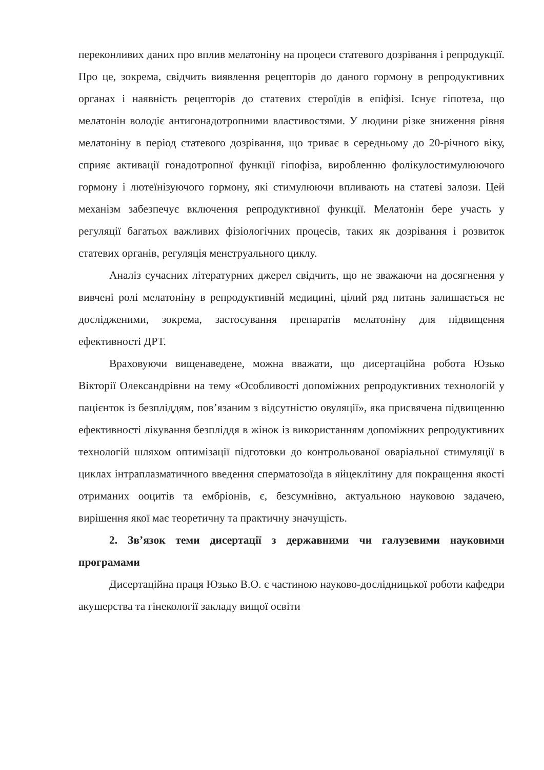переконливих даних про вплив мелатоніну на процеси статевого дозрівання і репродукції. Про це, зокрема, свідчить виявлення рецепторів до даного гормону в репродуктивних органах і наявність рецепторів до статевих стероїдів в епіфізі. Існує гіпотеза, що мелатонін володіє антигонадотропними властивостями. У людини різке зниження рівня мелатоніну в період статевого дозрівання, що триває в середньому до 20-річного віку, сприяє активації гонадотропної функції гіпофіза, виробленню фолікулостимулюючого гормону і лютеїнізуючого гормону, які стимулюючи впливають на статеві залози. Цей механізм забезпечує включення репродуктивної функції. Мелатонін бере участь у регуляції багатьох важливих фізіологічних процесів, таких як дозрівання і розвиток статевих органів, регуляція менструального циклу.
Аналіз сучасних літературних джерел свідчить, що не зважаючи на досягнення у вивчені ролі мелатоніну в репродуктивній медицині, цілий ряд питань залишається не дослідженими, зокрема, застосування препаратів мелатоніну для підвищення ефективності ДРТ.
Враховуючи вищенаведене, можна вважати, що дисертаційна робота Юзько Вікторії Олександрівни на тему «Особливості допоміжних репродуктивних технологій у пацієнток із безпліддям, пов’язаним з відсутністю овуляції», яка присвячена підвищенню ефективності лікування безпліддя в жінок із використанням допоміжних репродуктивних технологій шляхом оптимізації підготовки до контрольованої оваріальної стимуляції в циклах інтраплазматичного введення сперматозоїда в яйцеклітину для покращення якості отриманих ооцитів та ембріонів, є, безсумнівно, актуальною науковою задачею, вирішення якої має теоретичну та практичну значущість.
2. Зв’язок теми дисертації з державними чи галузевими науковими програмами
Дисертаційна праця Юзько В.О. є частиною науково-дослідницької роботи кафедри акушерства та гінекології закладу вищої освіти